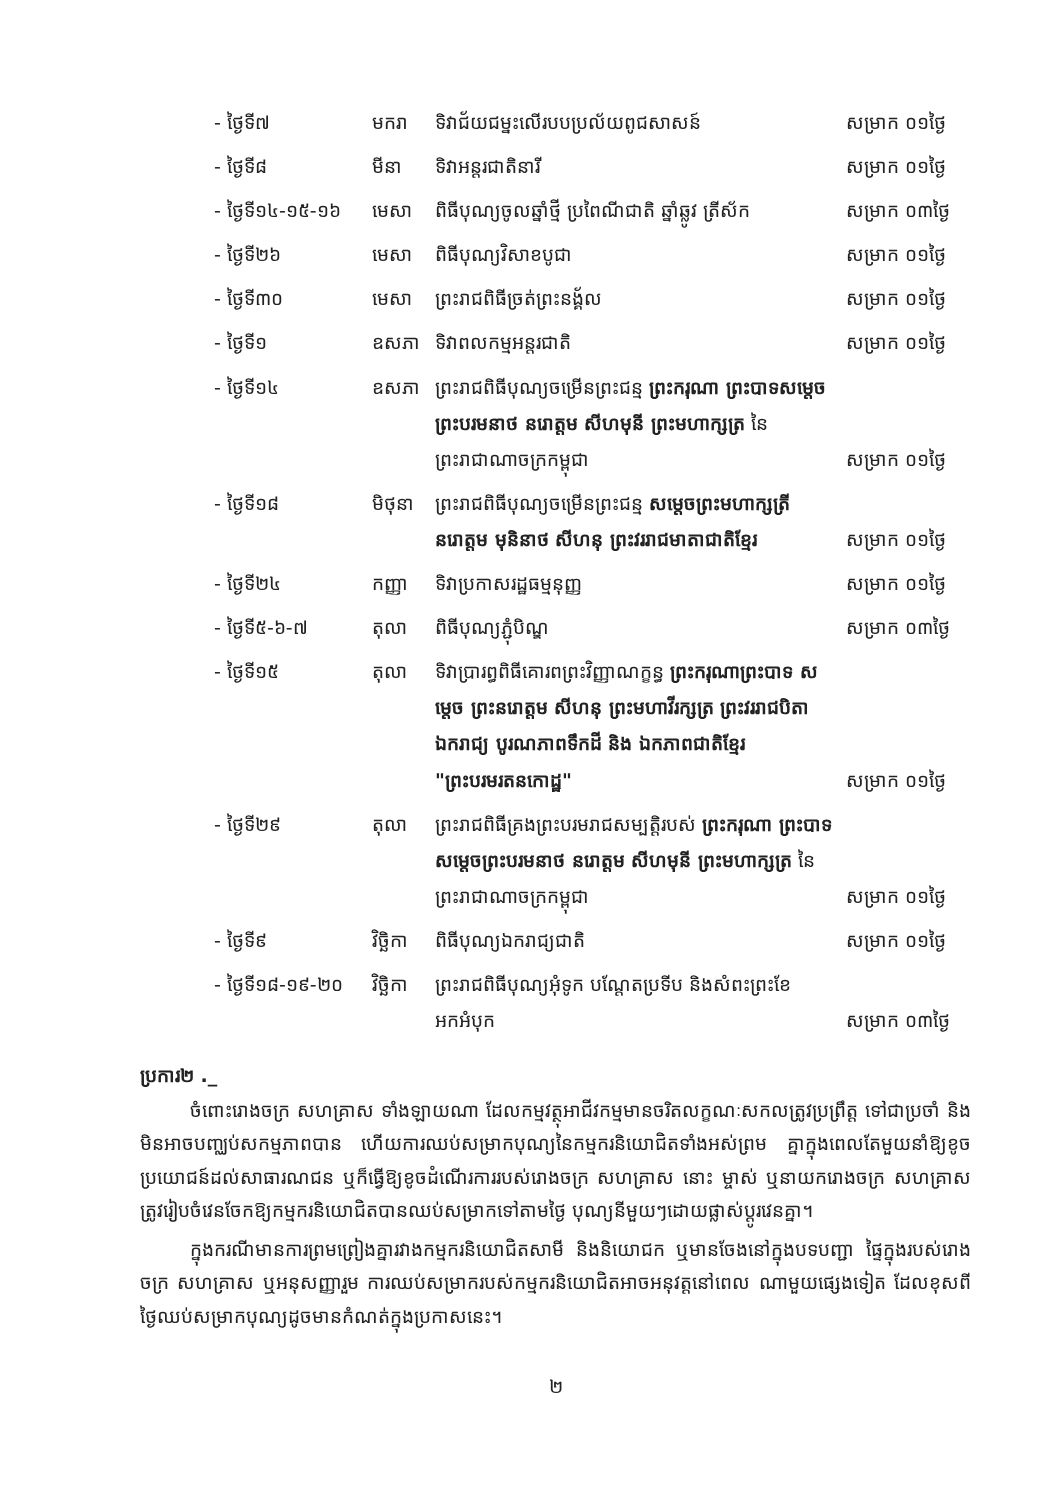| - ថ្ងៃទី៧ | មករា | ទិវាជ័យជម្នះលើរបបប្រល័យពូជសាសន៍ | សម្រាក ០១ថ្ងៃ |
| - ថ្ងៃទី៨ | មីនា | ទិវាអន្តរជាតិនារី | សម្រាក ០១ថ្ងៃ |
| - ថ្ងៃទី១៤-១៥-១៦ | មេសា | ពិធីបុណ្យចូលឆ្នាំថ្មី ប្រពៃណីជាតិ ឆ្នាំឆ្លូវ ត្រីស័ក | សម្រាក ០៣ថ្ងៃ |
| - ថ្ងៃទី២៦ | មេសា | ពិធីបុណ្យវិសាខបូជា | សម្រាក ០១ថ្ងៃ |
| - ថ្ងៃទី៣០ | មេសា | ព្រះរាជពិធីច្រត់ព្រះនង្គ័ល | សម្រាក ០១ថ្ងៃ |
| - ថ្ងៃទី១ | ឧសភា | ទិវាពលកម្មអន្តរជាតិ | សម្រាក ០១ថ្ងៃ |
| - ថ្ងៃទី១៤ | ឧសភា | ព្រះរាជពិធីបុណ្យចម្រើនព្រះជន្ម ព្រះករុណា ព្រះបាទសម្តេច ព្រះបរមនាថ នរោត្តម សីហមុនី ព្រះមហាក្សត្រ នៃព្រះរាជាណាចក្រកម្ពុជា | សម្រាក ០១ថ្ងៃ |
| - ថ្ងៃទី១៨ | មិថុនា | ព្រះរាជពិធីបុណ្យចម្រើនព្រះជន្ម សម្តេចព្រះមហាក្សត្រី នរោត្តម មុនិនាថ សីហនុ ព្រះវររាជមាតាជាតិខ្មែរ | សម្រាក ០១ថ្ងៃ |
| - ថ្ងៃទី២៤ | កញ្ញា | ទិវាប្រកាសរដ្ឋធម្មនុញ្ញ | សម្រាក ០១ថ្ងៃ |
| - ថ្ងៃទី៥-៦-៧ | តុលា | ពិធីបុណ្យភ្ជុំបិណ្ឌ | សម្រាក ០៣ថ្ងៃ |
| - ថ្ងៃទី១៥ | តុលា | ទិវាប្រារព្ធពិធីគោរពព្រះវិញ្ញាណក្ខន្ធ ព្រះករុណាព្រះបាទ សម្តេច ព្រះនរោត្តម សីហនុ ព្រះមហាវីរក្សត្រ ព្រះវររាជបិតា ឯករាជ្យ បូរណភាពទឹកដី និង ឯកភាពជាតិខ្មែរ "ព្រះបរមរតនកោដ្ឋ" | សម្រាក ០១ថ្ងៃ |
| - ថ្ងៃទី២៩ | តុលា | ព្រះរាជពិធីគ្រងព្រះបរមរាជសម្បត្តិរបស់ ព្រះករុណា ព្រះបាទសម្តេចព្រះបរមនាថ នរោត្តម សីហមុនី ព្រះមហាក្សត្រ នៃព្រះរាជាណាចក្រកម្ពុជា | សម្រាក ០១ថ្ងៃ |
| - ថ្ងៃទី៩ | វិច្ឆិកា | ពិធីបុណ្យឯករាជ្យជាតិ | សម្រាក ០១ថ្ងៃ |
| - ថ្ងៃទី១៨-១៩-២០ | វិច្ឆិកា | ព្រះរាជពិធីបុណ្យអុំទូក បណ្តែតប្រទីប និងសំពះព្រះខែ អកអំបុក | សម្រាក ០៣ថ្ងៃ |
ប្រការ២ ._
ចំពោះរោងចក្រ សហគ្រាស ទាំងឡាយណា ដែលកម្មវត្ថុអាជីវកម្មមានចរិតលក្ខណៈសកលត្រូវប្រព្រឹត្ត ទៅជាប្រចាំ និងមិនអាចបញ្ឈប់សកម្មភាពបាន ហើយការឈប់សម្រាកបុណ្យនៃកម្មករនិយោជិតទាំងអស់ព្រម គ្នាក្នុងពេលតែមួយនាំឱ្យខូចប្រយោជន៍ដល់សាធារណជន ឬក៏ធ្វើឱ្យខូចដំណើរការរបស់រោងចក្រ សហគ្រាស នោះ ម្ចាស់ ឬនាយករោងចក្រ សហគ្រាស ត្រូវរៀបចំវេនចែកឱ្យកម្មករនិយោជិតបានឈប់សម្រាកទៅតាមថ្ងៃ បុណ្យនីមួយៗដោយផ្លាស់ប្តូរវេនគ្នា។
ក្នុងករណីមានការព្រមព្រៀងគ្នារវាងកម្មករនិយោជិតសាមី និងនិយោជក ឬមានចែងនៅក្នុងបទបញ្ជា ផ្ទៃក្នុងរបស់រោងចក្រ សហគ្រាស ឬអនុសញ្ញារួម ការឈប់សម្រាករបស់កម្មករនិយោជិតអាចអនុវត្តនៅពេល ណាមួយផ្សេងទៀត ដែលខុសពីថ្ងៃឈប់សម្រាកបុណ្យដូចមានកំណត់ក្នុងប្រកាសនេះ។
២